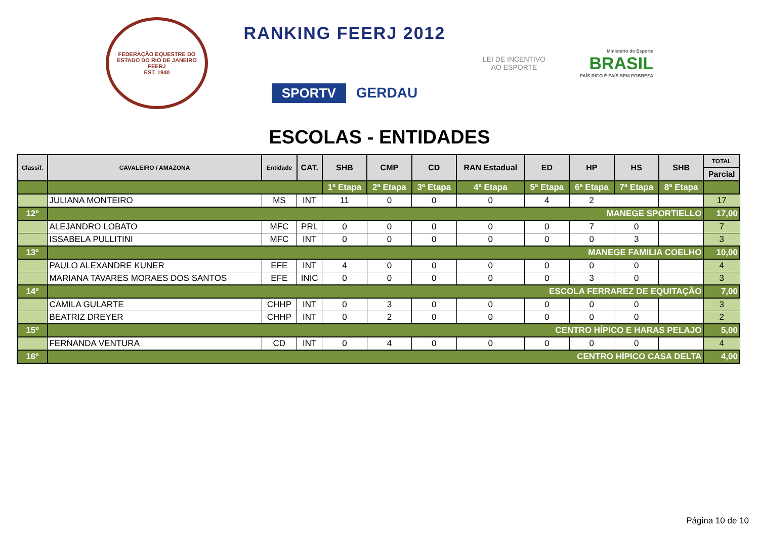FEDERAÇÃO EQUESTRE DO ESTADO DO RIO DE JANEIRO
FEERJ
EST. 1940
RANKING FEERJ 2012
SPORTV GERDAU
LEI DE INCENTIVO AO ESPORTE
Ministério do Esporte
BRASIL
PAÍS RICO É PAÍS SEM POBREZA
ESCOLAS - ENTIDADES
| Classif. | CAVALEIRO / AMAZONA | Entidade | CAT. | SHB | CMP | CD | RAN Estadual | ED | HP | HS | SHB | TOTAL |
| --- | --- | --- | --- | --- | --- | --- | --- | --- | --- | --- | --- | --- |
| | | | | | | | | | | | | Parcial |
| | | | | 1ª Etapa | 2ª Etapa | 3ª Etapa | 4ª Etapa | 5ª Etapa | 6ª Etapa | 7ª Etapa | 8ª Etapa | |
| | JULIANA MONTEIRO | MS | INT | 11 | 0 | 0 | 0 | 4 | 2 | | | 17 |
| 12º | MANEGE SPORTIELLO | | | | | | | | | | | 17,00 |
| | ALEJANDRO LOBATO | MFC | PRL | 0 | 0 | 0 | 0 | 0 | 7 | 0 | | 7 |
| | ISSABELA PULLITINI | MFC | INT | 0 | 0 | 0 | 0 | 0 | 0 | 3 | | 3 |
| 13º | MANEGE FAMILIA COELHO | | | | | | | | | | | 10,00 |
| | PAULO ALEXANDRE KUNER | EFE | INT | 4 | 0 | 0 | 0 | 0 | 0 | 0 | | 4 |
| | MARIANA TAVARES MORAES DOS SANTOS | EFE | INIC | 0 | 0 | 0 | 0 | 0 | 3 | 0 | | 3 |
| 14º | ESCOLA FERRAREZ DE EQUITAÇÃO | | | | | | | | | | | 7,00 |
| | CAMILA GULARTE | CHHP | INT | 0 | 3 | 0 | 0 | 0 | 0 | 0 | | 3 |
| | BEATRIZ DREYER | CHHP | INT | 0 | 2 | 0 | 0 | 0 | 0 | 0 | | 2 |
| 15º | CENTRO HÍPICO E HARAS PELAJO | | | | | | | | | | | 5,00 |
| | FERNANDA VENTURA | CD | INT | 0 | 4 | 0 | 0 | 0 | 0 | 0 | | 4 |
| 16º | CENTRO HÍPICO CASA DELTA | | | | | | | | | | | 4,00 |
Página 10 de 10